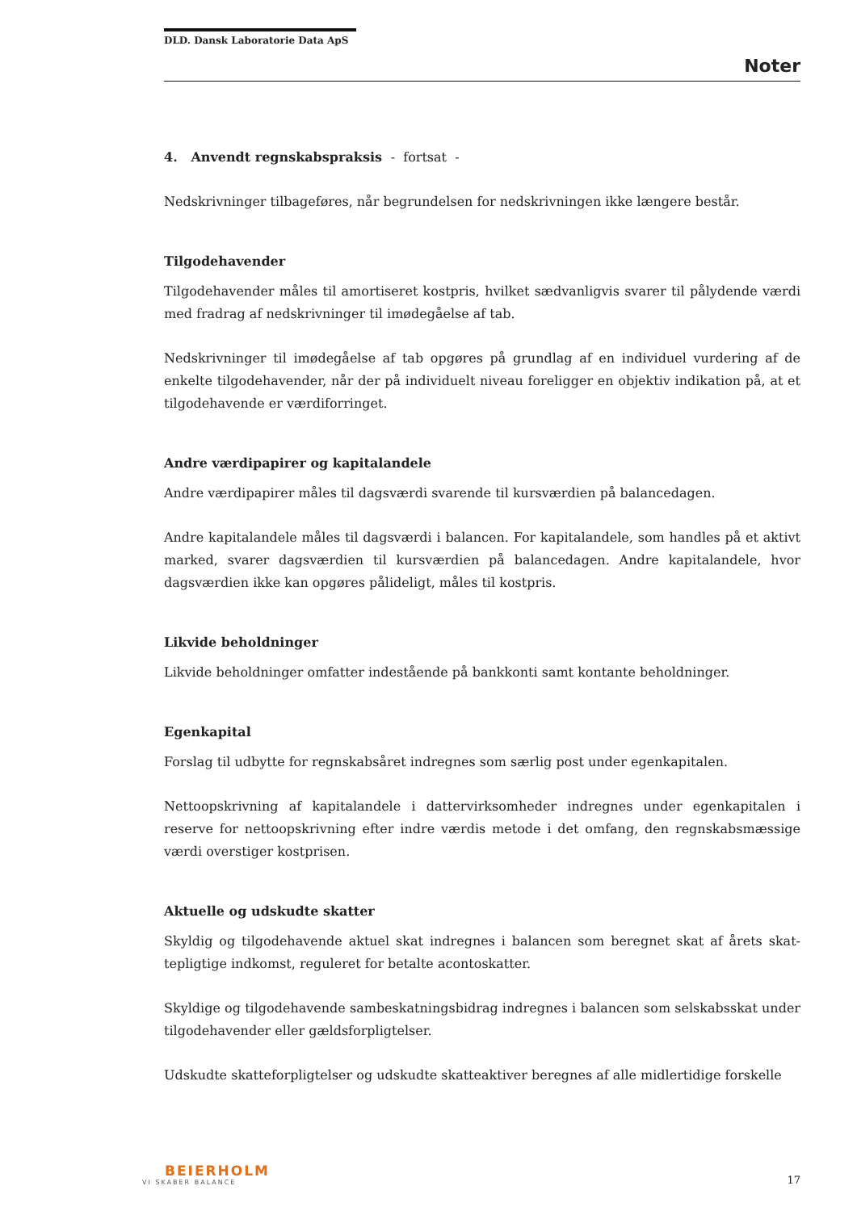DLD. Dansk Laboratorie Data ApS
Noter
4. Anvendt regnskabspraksis - fortsat -
Nedskrivninger tilbageføres, når begrundelsen for nedskrivningen ikke længere består.
Tilgodehavender
Tilgodehavender måles til amortiseret kostpris, hvilket sædvanligvis svarer til pålydende værdi med fradrag af nedskrivninger til imødegåelse af tab.
Nedskrivninger til imødegåelse af tab opgøres på grundlag af en individuel vurdering af de enkelte tilgodehavender, når der på individuelt niveau foreligger en objektiv indikation på, at et tilgodehavende er værdiforringet.
Andre værdipapirer og kapitalandele
Andre værdipapirer måles til dagsværdi svarende til kursværdien på balancedagen.
Andre kapitalandele måles til dagsværdi i balancen. For kapitalandele, som handles på et aktivt marked, svarer dagsværdien til kursværdien på balancedagen. Andre kapitalandele, hvor dagsværdien ikke kan opgøres pålideligt, måles til kostpris.
Likvide beholdninger
Likvide beholdninger omfatter indestående på bankkonti samt kontante beholdninger.
Egenkapital
Forslag til udbytte for regnskabsåret indregnes som særlig post under egenkapitalen.
Nettoopskrivning af kapitalandele i dattervirksomheder indregnes under egenkapitalen i reserve for nettoopskrivning efter indre værdis metode i det omfang, den regnskabsmæssige værdi overstiger kostprisen.
Aktuelle og udskudte skatter
Skyldig og tilgodehavende aktuel skat indregnes i balancen som beregnet skat af årets skat-tepligtige indkomst, reguleret for betalte acontoskatter.
Skyldige og tilgodehavende sambeskatningsbidrag indregnes i balancen som selskabsskat under tilgodehavender eller gældsforpligtelser.
Udskudte skatteforpligtelser og udskudte skatteaktiver beregnes af alle midlertidige forskelle
BEIERHOLM
VI SKABER BALANCE
17